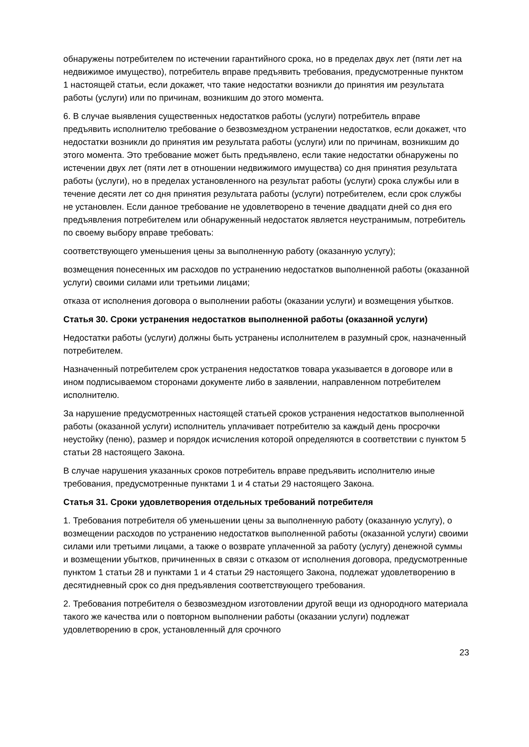обнаружены потребителем по истечении гарантийного срока, но в пределах двух лет (пяти лет на недвижимое имущество), потребитель вправе предъявить требования, предусмотренные пунктом 1 настоящей статьи, если докажет, что такие недостатки возникли до принятия им результата работы (услуги) или по причинам, возникшим до этого момента.
6. В случае выявления существенных недостатков работы (услуги) потребитель вправе предъявить исполнителю требование о безвозмездном устранении недостатков, если докажет, что недостатки возникли до принятия им результата работы (услуги) или по причинам, возникшим до этого момента. Это требование может быть предъявлено, если такие недостатки обнаружены по истечении двух лет (пяти лет в отношении недвижимого имущества) со дня принятия результата работы (услуги), но в пределах установленного на результат работы (услуги) срока службы или в течение десяти лет со дня принятия результата работы (услуги) потребителем, если срок службы не установлен. Если данное требование не удовлетворено в течение двадцати дней со дня его предъявления потребителем или обнаруженный недостаток является неустранимым, потребитель по своему выбору вправе требовать:
соответствующего уменьшения цены за выполненную работу (оказанную услугу);
возмещения понесенных им расходов по устранению недостатков выполненной работы (оказанной услуги) своими силами или третьими лицами;
отказа от исполнения договора о выполнении работы (оказании услуги) и возмещения убытков.
Статья 30. Сроки устранения недостатков выполненной работы (оказанной услуги)
Недостатки работы (услуги) должны быть устранены исполнителем в разумный срок, назначенный потребителем.
Назначенный потребителем срок устранения недостатков товара указывается в договоре или в ином подписываемом сторонами документе либо в заявлении, направленном потребителем исполнителю.
За нарушение предусмотренных настоящей статьей сроков устранения недостатков выполненной работы (оказанной услуги) исполнитель уплачивает потребителю за каждый день просрочки неустойку (пеню), размер и порядок исчисления которой определяются в соответствии с пунктом 5 статьи 28 настоящего Закона.
В случае нарушения указанных сроков потребитель вправе предъявить исполнителю иные требования, предусмотренные пунктами 1 и 4 статьи 29 настоящего Закона.
Статья 31. Сроки удовлетворения отдельных требований потребителя
1. Требования потребителя об уменьшении цены за выполненную работу (оказанную услугу), о возмещении расходов по устранению недостатков выполненной работы (оказанной услуги) своими силами или третьими лицами, а также о возврате уплаченной за работу (услугу) денежной суммы и возмещении убытков, причиненных в связи с отказом от исполнения договора, предусмотренные пунктом 1 статьи 28 и пунктами 1 и 4 статьи 29 настоящего Закона, подлежат удовлетворению в десятидневный срок со дня предъявления соответствующего требования.
2. Требования потребителя о безвозмездном изготовлении другой вещи из однородного материала такого же качества или о повторном выполнении работы (оказании услуги) подлежат удовлетворению в срок, установленный для срочного
23